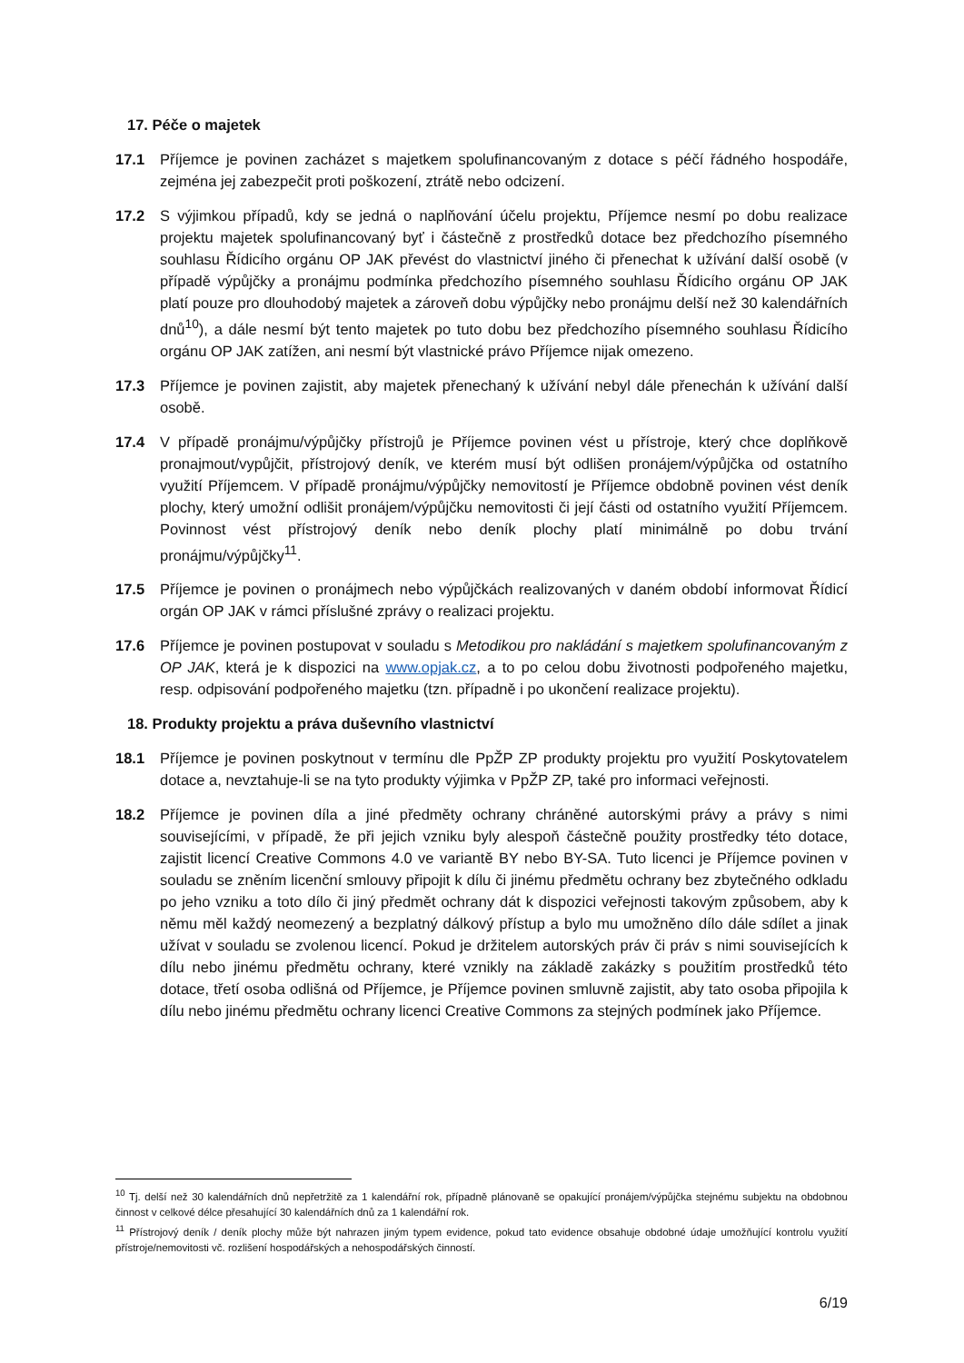17. Péče o majetek
17.1 Příjemce je povinen zacházet s majetkem spolufinancovaným z dotace s péčí řádného hospodáře, zejména jej zabezpečit proti poškození, ztrátě nebo odcizení.
17.2 S výjimkou případů, kdy se jedná o naplňování účelu projektu, Příjemce nesmí po dobu realizace projektu majetek spolufinancovaný byť i částečně z prostředků dotace bez předchozího písemného souhlasu Řídicího orgánu OP JAK převést do vlastnictví jiného či přenechat k užívání další osobě (v případě výpůjčky a pronájmu podmínka předchozího písemného souhlasu Řídicího orgánu OP JAK platí pouze pro dlouhodobý majetek a zároveň dobu výpůjčky nebo pronájmu delší než 30 kalendářních dnů<sup>10</sup>), a dále nesmí být tento majetek po tuto dobu bez předchozího písemného souhlasu Řídicího orgánu OP JAK zatížen, ani nesmí být vlastnické právo Příjemce nijak omezeno.
17.3 Příjemce je povinen zajistit, aby majetek přenechaný k užívání nebyl dále přenechán k užívání další osobě.
17.4 V případě pronájmu/výpůjčky přístrojů je Příjemce povinen vést u přístroje, který chce doplňkově pronajmout/vypůjčit, přístrojový deník, ve kterém musí být odlišen pronájem/výpůjčka od ostatního využití Příjemcem. V případě pronájmu/výpůjčky nemovitostí je Příjemce obdobně povinen vést deník plochy, který umožní odlišit pronájem/výpůjčku nemovitosti či její části od ostatního využití Příjemcem. Povinnost vést přístrojový deník nebo deník plochy platí minimálně po dobu trvání pronájmu/výpůjčky<sup>11</sup>.
17.5 Příjemce je povinen o pronájmech nebo výpůjčkách realizovaných v daném období informovat Řídicí orgán OP JAK v rámci příslušné zprávy o realizaci projektu.
17.6 Příjemce je povinen postupovat v souladu s Metodikou pro nakládání s majetkem spolufinancovaným z OP JAK, která je k dispozici na www.opjak.cz, a to po celou dobu životnosti podpořeného majetku, resp. odpisování podpořeného majetku (tzn. případně i po ukončení realizace projektu).
18. Produkty projektu a práva duševního vlastnictví
18.1 Příjemce je povinen poskytnout v termínu dle PpŽP ZP produkty projektu pro využití Poskytovatelem dotace a, nevztahuje-li se na tyto produkty výjimka v PpŽP ZP, také pro informaci veřejnosti.
18.2 Příjemce je povinen díla a jiné předměty ochrany chráněné autorskými právy a právy s nimi souvisejícími, v případě, že při jejich vzniku byly alespoň částečně použity prostředky této dotace, zajistit licencí Creative Commons 4.0 ve variantě BY nebo BY-SA. Tuto licenci je Příjemce povinen v souladu se zněním licenční smlouvy připojit k dílu či jinému předmětu ochrany bez zbytečného odkladu po jeho vzniku a toto dílo či jiný předmět ochrany dát k dispozici veřejnosti takovým způsobem, aby k němu měl každý neomezený a bezplatný dálkový přístup a bylo mu umožněno dílo dále sdílet a jinak užívat v souladu se zvolenou licencí. Pokud je držitelem autorských práv či práv s nimi souvisejících k dílu nebo jinému předmětu ochrany, které vznikly na základě zakázky s použitím prostředků této dotace, třetí osoba odlišná od Příjemce, je Příjemce povinen smluvně zajistit, aby tato osoba připojila k dílu nebo jinému předmětu ochrany licenci Creative Commons za stejných podmínek jako Příjemce.
<sup>10</sup> Tj. delší než 30 kalendářních dnů nepřetržitě za 1 kalendářní rok, případně plánovaně se opakující pronájem/výpůjčka stejnému subjektu na obdobnou činnost v celkové délce přesahující 30 kalendářních dnů za 1 kalendářní rok.
<sup>11</sup> Přístrojový deník / deník plochy může být nahrazen jiným typem evidence, pokud tato evidence obsahuje obdobné údaje umožňující kontrolu využití přístroje/nemovitosti vč. rozlišení hospodářských a nehospodářských činností.
6/19